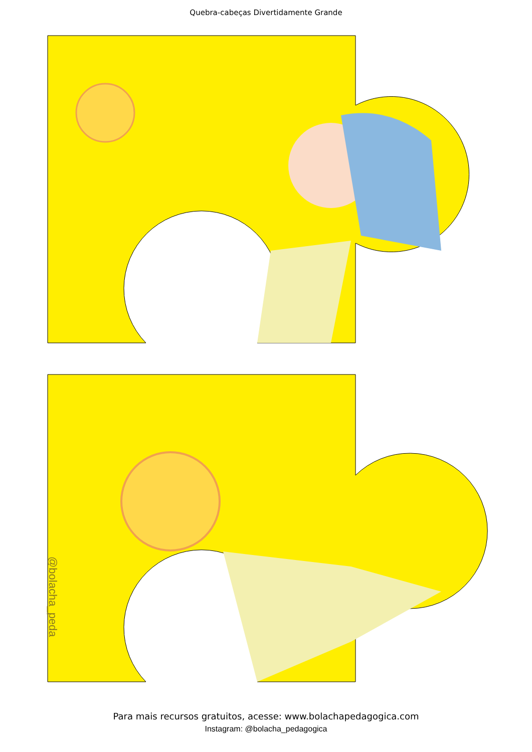Quebra-cabeças Divertidamente Grande
@bolacha_peda
Para mais recursos gratuitos, acesse: www.bolachapedagogica.com
Instagram: @bolacha_pedagogica